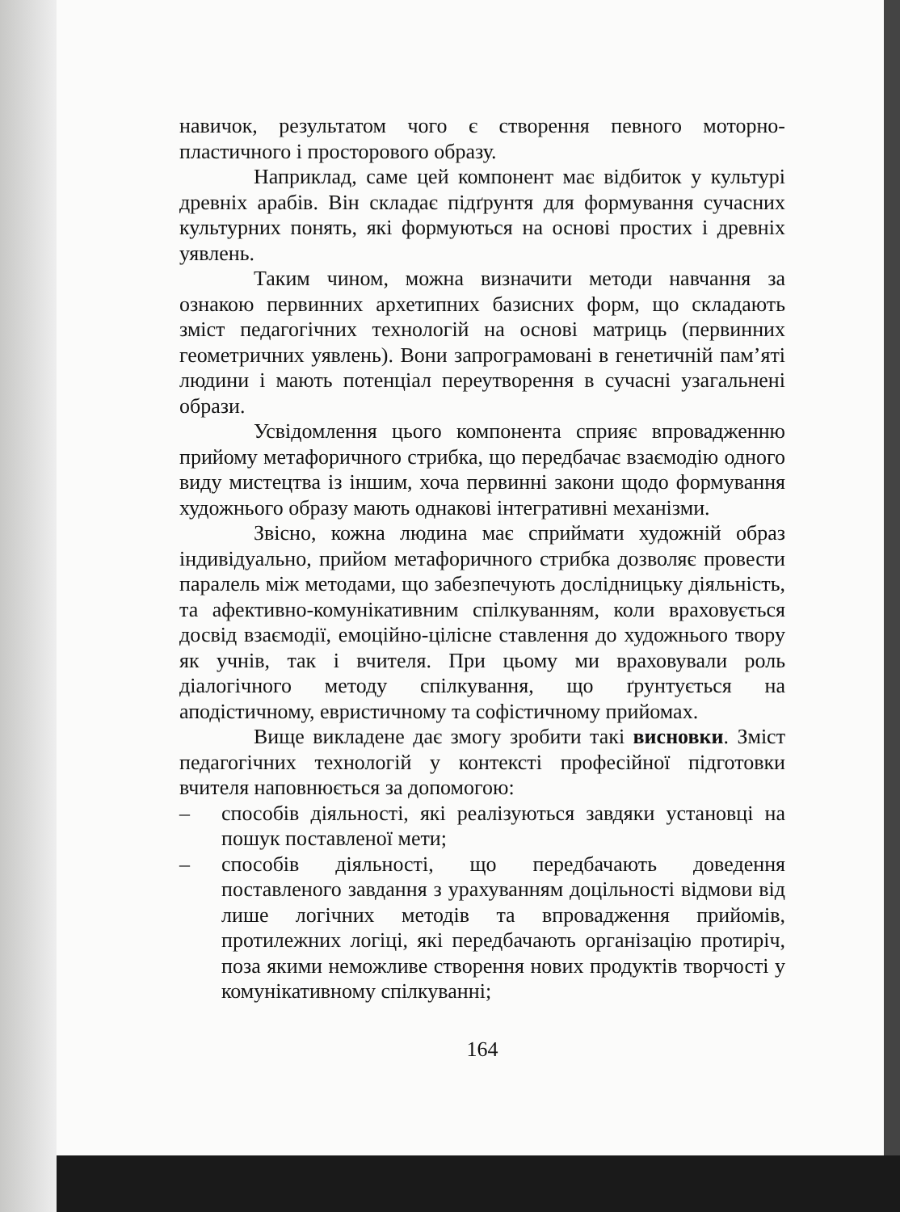навичок, результатом чого є створення певного моторно-пластичного і просторового образу.
Наприклад, саме цей компонент має відбиток у культурі древніх арабів. Він складає підґрунтя для формування сучасних культурних понять, які формуються на основі простих і древніх уявлень.
Таким чином, можна визначити методи навчання за ознакою первинних архетипних базисних форм, що складають зміст педагогічних технологій на основі матриць (первинних геометричних уявлень). Вони запрограмовані в генетичній пам’яті людини і мають потенціал переутворення в сучасні узагальнені образи.
Усвідомлення цього компонента сприяє впровадженню прийому метафоричного стрибка, що передбачає взаємодію одного виду мистецтва із іншим, хоча первинні закони щодо формування художнього образу мають однакові інтегративні механізми.
Звісно, кожна людина має сприймати художній образ індивідуально, прийом метафоричного стрибка дозволяє провести паралель між методами, що забезпечують дослідницьку діяльність, та афективно-комунікативним спілкуванням, коли враховується досвід взаємодії, емоційно-цілісне ставлення до художнього твору як учнів, так і вчителя. При цьому ми враховували роль діалогічного методу спілкування, що ґрунтується на аподістичному, евристичному та софістичному прийомах.
Вище викладене дає змогу зробити такі висновки. Зміст педагогічних технологій у контексті професійної підготовки вчителя наповнюється за допомогою:
– способів діяльності, які реалізуються завдяки установці на пошук поставленої мети;
– способів діяльності, що передбачають доведення поставленого завдання з урахуванням доцільності відмови від лише логічних методів та впровадження прийомів, протилежних логіці, які передбачають організацію протиріч, поза якими неможливе створення нових продуктів творчості у комунікативному спілкуванні;
164